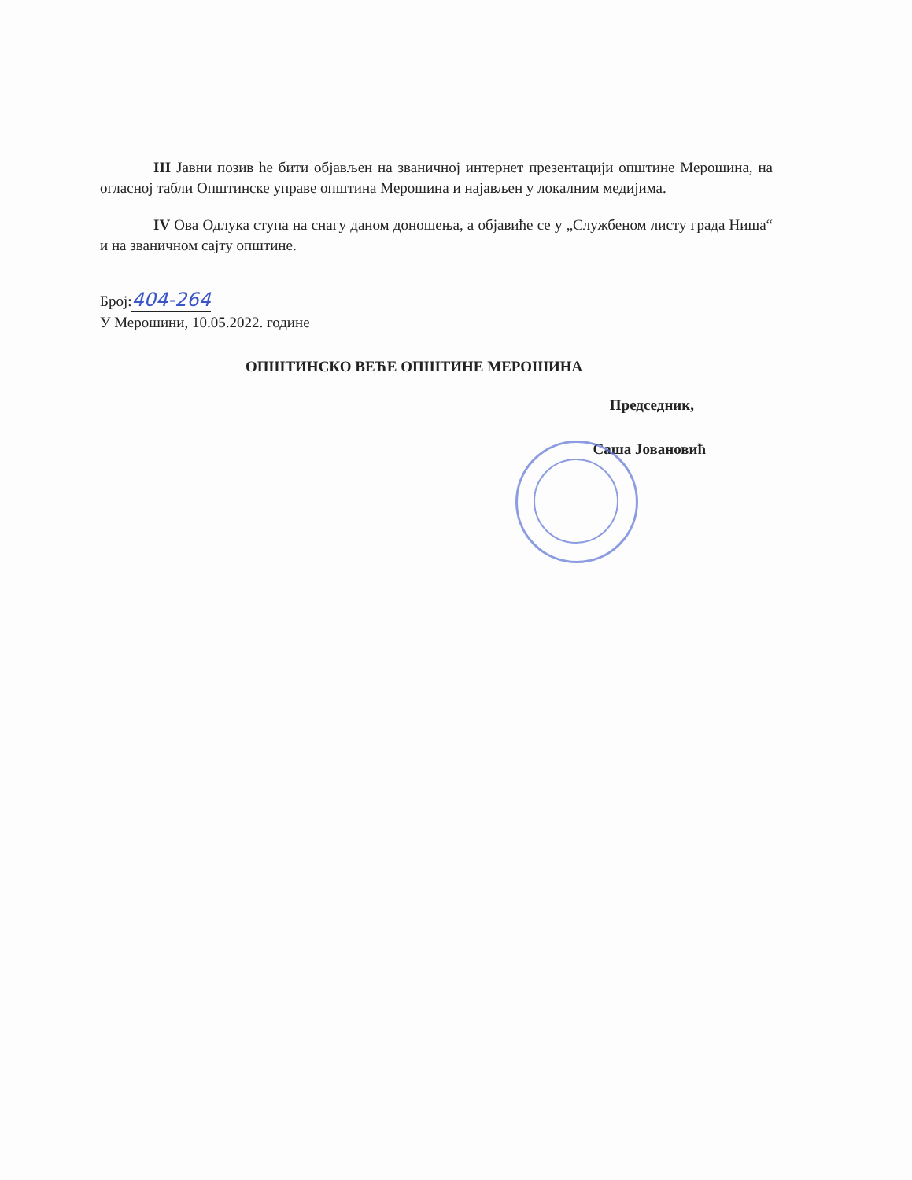III Јавни позив ће бити објављен на званичној интернет презентацији општине Мерошина, на огласној табли Општинске управе општина Мерошина и најављен у локалним медијима.
IV Ова Одлука ступа на снагу даном доношења, а објавиће се у „Службеном листу града Ниша“ и на званичном сајту општине.
Број:404-264
У Мерошини, 10.05.2022. године
ОПШТИНСКО ВЕЋЕ ОПШТИНЕ МЕРОШИНА
Председник,
Саша Јовановић